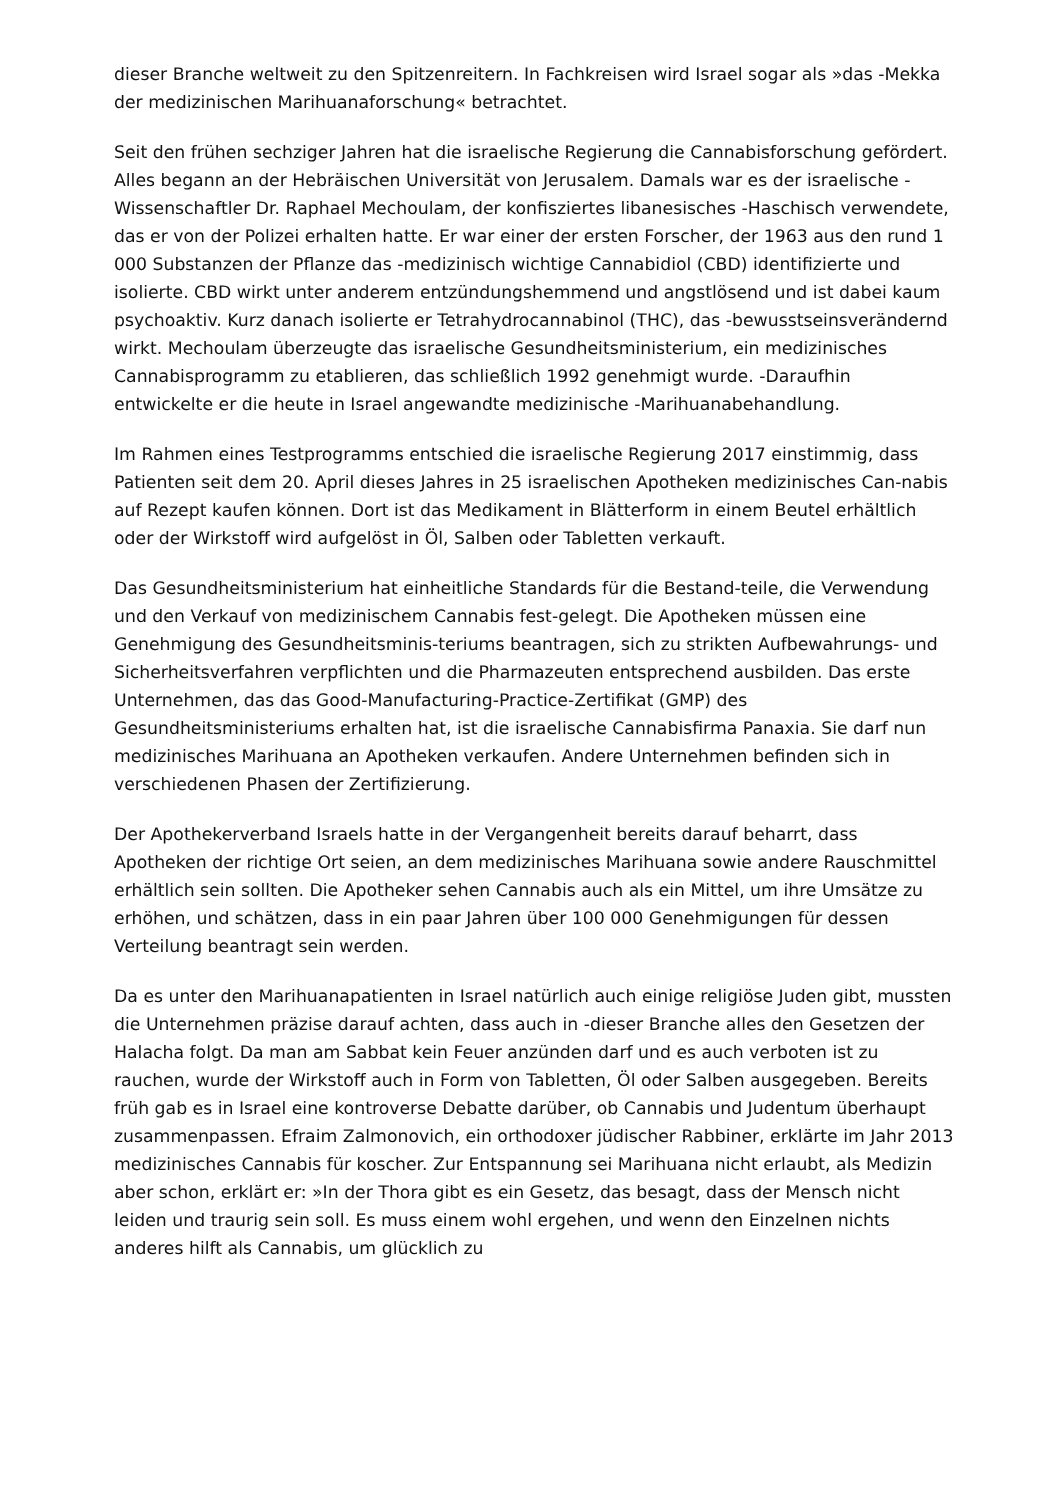dieser Branche weltweit zu den Spitzenreitern. In Fachkreisen wird Israel sogar als »das -Mekka der medizinischen Marihuanaforschung« betrachtet.
Seit den frühen sechziger Jahren hat die israelische Regierung die Cannabisforschung gefördert. Alles begann an der Hebräischen Universität von Jerusalem. Damals war es der israelische -Wissenschaftler Dr. Raphael Mechoulam, der konfisziertes libanesisches -Haschisch verwendete, das er von der Polizei erhalten hatte. Er war einer der ersten Forscher, der 1963 aus den rund 1 000 Substanzen der Pflanze das -medizinisch wichtige Cannabidiol (CBD) identifizierte und isolierte. CBD wirkt unter anderem entzündungshemmend und angstlösend und ist dabei kaum psychoaktiv. Kurz danach isolierte er Tetrahydrocannabinol (THC), das -bewusstseinsverändernd wirkt. Mechoulam überzeugte das israelische Gesundheitsministerium, ein medizinisches Cannabisprogramm zu etablieren, das schließlich 1992 genehmigt wurde. -Daraufhin entwickelte er die heute in Israel angewandte medizinische -Marihuanabehandlung.
Im Rahmen eines Testprogramms entschied die israelische Regierung 2017 einstimmig, dass Patienten seit dem 20. April dieses Jahres in 25 israelischen Apotheken medizinisches Can-nabis auf Rezept kaufen können. Dort ist das Medikament in Blätterform in einem Beutel erhältlich oder der Wirkstoff wird aufgelöst in Öl, Salben oder Tabletten verkauft.
Das Gesundheitsministerium hat einheitliche Standards für die Bestand-teile, die Verwendung und den Verkauf von medizinischem Cannabis fest-gelegt. Die Apotheken müssen eine Genehmigung des Gesundheitsminis-teriums beantragen, sich zu strikten Aufbewahrungs- und Sicherheitsverfahren verpflichten und die Pharmazeuten entsprechend ausbilden. Das erste Unternehmen, das das Good-Manufacturing-Practice-Zertifikat (GMP) des Gesundheitsministeriums erhalten hat, ist die israelische Cannabisfirma Panaxia. Sie darf nun medizinisches Marihuana an Apotheken verkaufen. Andere Unternehmen befinden sich in verschiedenen Phasen der Zertifizierung.
Der Apothekerverband Israels hatte in der Vergangenheit bereits darauf beharrt, dass Apotheken der richtige Ort seien, an dem medizinisches Marihuana sowie andere Rauschmittel erhältlich sein sollten. Die Apotheker sehen Cannabis auch als ein Mittel, um ihre Umsätze zu erhöhen, und schätzen, dass in ein paar Jahren über 100 000 Genehmigungen für dessen Verteilung beantragt sein werden.
Da es unter den Marihuanapatienten in Israel natürlich auch einige religiöse Juden gibt, mussten die Unternehmen präzise darauf achten, dass auch in -dieser Branche alles den Gesetzen der Halacha folgt. Da man am Sabbat kein Feuer anzünden darf und es auch verboten ist zu rauchen, wurde der Wirkstoff auch in Form von Tabletten, Öl oder Salben ausgegeben. Bereits früh gab es in Israel eine kontroverse Debatte darüber, ob Cannabis und Judentum überhaupt zusammenpassen. Efraim Zalmonovich, ein orthodoxer jüdischer Rabbiner, erklärte im Jahr 2013 medizinisches Cannabis für koscher. Zur Entspannung sei Marihuana nicht erlaubt, als Medizin aber schon, erklärt er: »In der Thora gibt es ein Gesetz, das besagt, dass der Mensch nicht leiden und traurig sein soll. Es muss einem wohl ergehen, und wenn den Einzelnen nichts anderes hilft als Cannabis, um glücklich zu